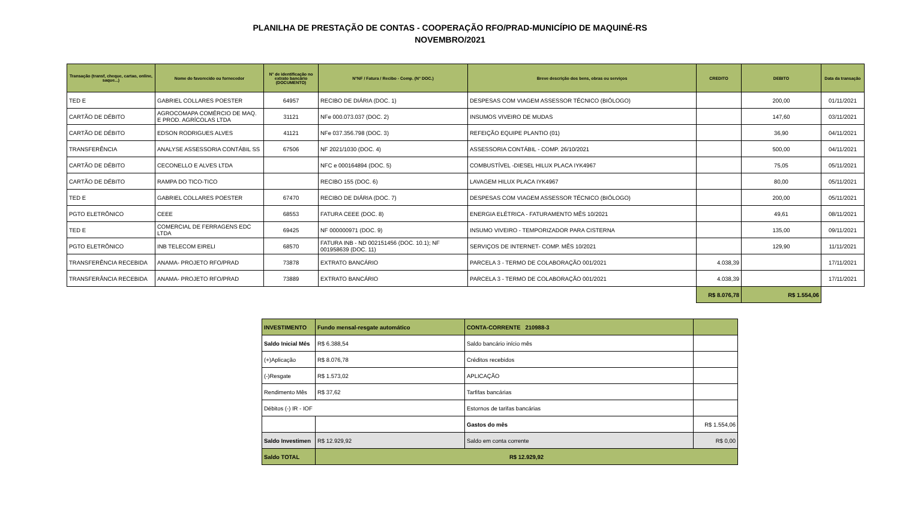PLANILHA DE PRESTAÇÃO DE CONTAS - COOPERAÇÃO RFO/PRAD-MUNICÍPIO DE MAQUINÉ-RS
NOVEMBRO/2021
| Transação (transf, cheque, cartao, online, saque...) | Nome do favorecido ou fornecedor | N° de identificação no extrato bancário (DOCUMENTO) | N°NF / Fatura / Recibo - Comp. (N° DOC.) | Breve descrição dos bens, obras ou serviços | CREDITO | DEBITO | Data da transação |
| --- | --- | --- | --- | --- | --- | --- | --- |
| TED E | GABRIEL COLLARES POESTER | 64957 | RECIBO DE DIÁRIA (DOC. 1) | DESPESAS COM VIAGEM ASSESSOR TÉCNICO (BIÓLOGO) | | 200,00 | 01/11/2021 |
| CARTÃO DE DÉBITO | AGROCOMAPA COMÉRCIO DE MAQ. E PROD. AGRÍCOLAS LTDA | 31121 | NFe 000.073.037 (DOC. 2) | INSUMOS VIVEIRO DE MUDAS | | 147,60 | 03/11/2021 |
| CARTÃO DE DÉBITO | EDSON RODRIGUES ALVES | 41121 | NFe 037.356.798 (DOC. 3) | REFEIÇÃO EQUIPE PLANTIO (01) | | 36,90 | 04/11/2021 |
| TRANSFERÊNCIA | ANALYSE ASSESSORIA CONTÁBIL SS | 67506 | NF 2021/1030 (DOC. 4) | ASSESSORIA CONTÁBIL - COMP. 26/10/2021 | | 500,00 | 04/11/2021 |
| CARTÃO DE DÉBITO | CECONELLO E ALVES LTDA | | NFC e 000164894 (DOC. 5) | COMBUSTÍVEL -DIESEL HILUX PLACA IYK4967 | | 75,05 | 05/11/2021 |
| CARTÃO DE DÉBITO | RAMPA DO TICO-TICO | | RECIBO 155 (DOC. 6) | LAVAGEM HILUX PLACA IYK4967 | | 80,00 | 05/11/2021 |
| TED E | GABRIEL COLLARES POESTER | 67470 | RECIBO DE DIÁRIA (DOC. 7) | DESPESAS COM VIAGEM ASSESSOR TÉCNICO (BIÓLOGO) | | 200,00 | 05/11/2021 |
| PGTO ELETRÔNICO | CEEE | 68553 | FATURA CEEE (DOC. 8) | ENERGIA ELÉTRICA - FATURAMENTO MÊS 10/2021 | | 49,61 | 08/11/2021 |
| TED E | COMERCIAL DE FERRAGENS EDC LTDA | 69425 | NF 000000971 (DOC. 9) | INSUMO VIVEIRO - TEMPORIZADOR PARA CISTERNA | | 135,00 | 09/11/2021 |
| PGTO ELETRÔNICO | INB TELECOM EIRELI | 68570 | FATURA INB - ND 002151456 (DOC. 10.1); NF 001958639 (DOC. 11) | SERVIÇOS DE INTERNET- COMP. MÊS 10/2021 | | 129,90 | 11/11/2021 |
| TRANSFERÊNCIA RECEBIDA | ANAMA- PROJETO RFO/PRAD | 73878 | EXTRATO BANCÁRIO | PARCELA 3 - TERMO DE COLABORAÇÃO 001/2021 | 4.038,39 | | 17/11/2021 |
| TRANSFERÂNCIA RECEBIDA | ANAMA- PROJETO RFO/PRAD | 73889 | EXTRATO BANCÁRIO | PARCELA 3 - TERMO DE COLABORAÇÃO 001/2021 | 4.038,39 | | 17/11/2021 |
| | | | | | R$ 8.076,78 | R$ 1.554,06 | |
| INVESTIMENTO | Fundo mensal-resgate automático | CONTA-CORRENTE 210988-3 | |
| Saldo Inicial Mês | R$ 6.388,54 | Saldo bancário início mês | |
| (+)Aplicação | R$ 8.076,78 | Créditos recebidos | |
| (-)Resgate | R$ 1.573,02 | APLICAÇÃO | |
| Rendimento Mês | R$ 37,62 | Tarfifas bancárias | |
| Débitos (-) IR - IOF | | Estornos de tarifas bancárias | |
| | | Gastos do mês | R$ 1.554,06 |
| Saldo Investimen | R$ 12.929,92 | Saldo em conta corrente | R$ 0,00 |
| Saldo TOTAL | R$ 12.929,92 | | |